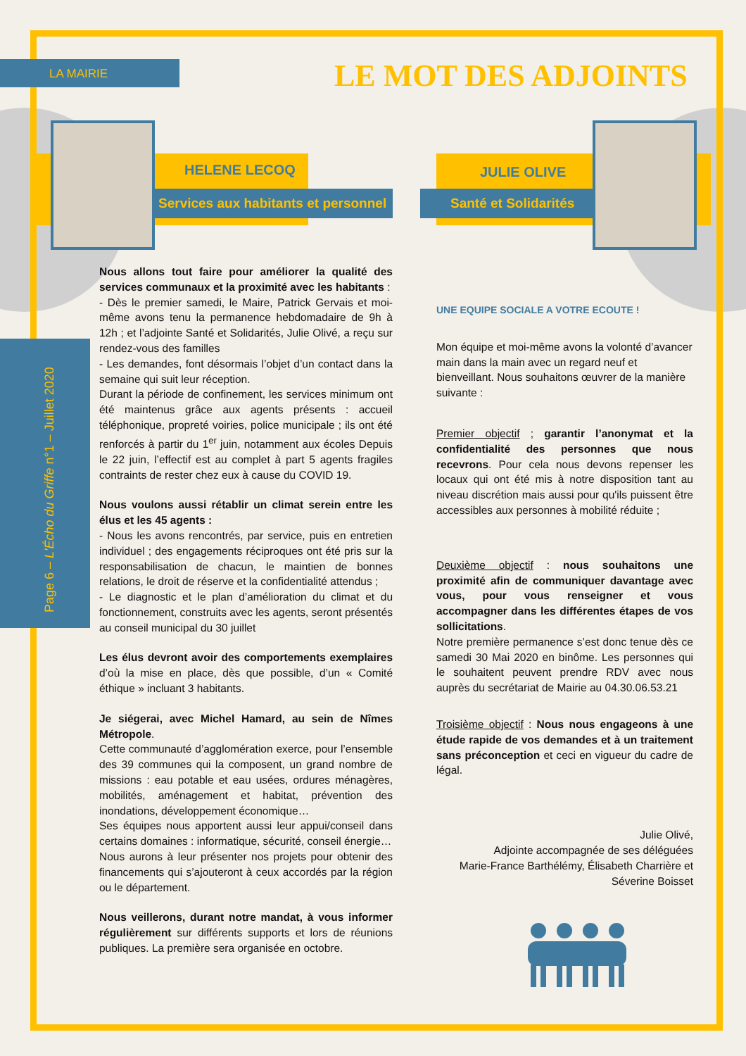LA MAIRIE LE MOT DES ADJOINTS
Page 6 – L'Écho du Griffe n°1 – Juillet 2020
HELENE LECOQ
Services aux habitants et personnel
JULIE OLIVE
Santé et Solidarités
Nous allons tout faire pour améliorer la qualité des services communaux et la proximité avec les habitants :
- Dès le premier samedi, le Maire, Patrick Gervais et moi-même avons tenu la permanence hebdomadaire de 9h à 12h ; et l’adjointe Santé et Solidarités, Julie Olivé, a reçu sur rendez-vous des familles
- Les demandes, font désormais l’objet d’un contact dans la semaine qui suit leur réception.
Durant la période de confinement, les services minimum ont été maintenus grâce aux agents présents : accueil téléphonique, propreté voiries, police municipale ; ils ont été renforcés à partir du 1<sup>er</sup> juin, notamment aux écoles Depuis le 22 juin, l’effectif est au complet à part 5 agents fragiles contraints de rester chez eux à cause du COVID 19.
Nous voulons aussi rétablir un climat serein entre les élus et les 45 agents :
- Nous les avons rencontrés, par service, puis en entretien individuel ; des engagements réciproques ont été pris sur la responsabilisation de chacun, le maintien de bonnes relations, le droit de réserve et la confidentialité attendus ;
- Le diagnostic et le plan d’amélioration du climat et du fonctionnement, construits avec les agents, seront présentés au conseil municipal du 30 juillet
Les élus devront avoir des comportements exemplaires d’où la mise en place, dès que possible, d’un « Comité éthique » incluant 3 habitants.
Je siégerai, avec Michel Hamard, au sein de Nîmes Métropole.
Cette communauté d’agglomération exerce, pour l’ensemble des 39 communes qui la composent, un grand nombre de missions : eau potable et eau usées, ordures ménagères, mobilités, aménagement et habitat, prévention des inondations, développement économique…
Ses équipes nous apportent aussi leur appui/conseil dans certains domaines : informatique, sécurité, conseil énergie…
Nous aurons à leur présenter nos projets pour obtenir des financements qui s’ajouteront à ceux accordés par la région ou le département.
Nous veillerons, durant notre mandat, à vous informer régulièrement sur différents supports et lors de réunions publiques. La première sera organisée en octobre.
UNE EQUIPE SOCIALE A VOTRE ECOUTE !
Mon équipe et moi-même avons la volonté d’avancer main dans la main avec un regard neuf et bienveillant. Nous souhaitons œuvrer de la manière suivante :
Premier objectif ; garantir l’anonymat et la confidentialité des personnes que nous recevrons. Pour cela nous devons repenser les locaux qui ont été mis à notre disposition tant au niveau discrétion mais aussi pour qu'ils puissent être accessibles aux personnes à mobilité réduite ;
Deuxième objectif : nous souhaitons une proximité afin de communiquer davantage avec vous, pour vous renseigner et vous accompagner dans les différentes étapes de vos sollicitations.
Notre première permanence s’est donc tenue dès ce samedi 30 Mai 2020 en binôme. Les personnes qui le souhaitent peuvent prendre RDV avec nous auprès du secrétariat de Mairie au 04.30.06.53.21
Troisième objectif : Nous nous engageons à une étude rapide de vos demandes et à un traitement sans préconception et ceci en vigueur du cadre de légal.
Julie Olivé,
Adjointe accompagnée de ses déléguées
Marie-France Barthélémy, Élisabeth Charrière et Séverine Boisset